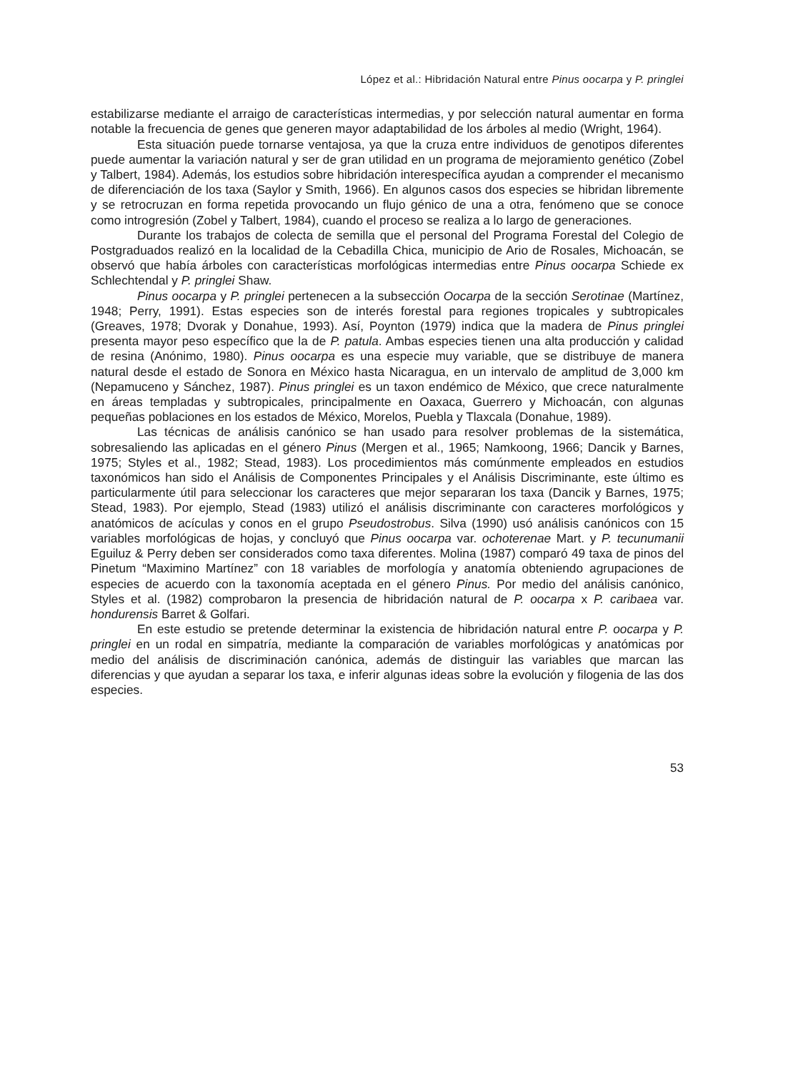López et al.: Hibridación Natural entre Pinus oocarpa y P. pringlei
estabilizarse mediante el arraigo de características intermedias, y por selección natural aumentar en forma notable la frecuencia de genes que generen mayor adaptabilidad de los árboles al medio (Wright, 1964).
Esta situación puede tornarse ventajosa, ya que la cruza entre individuos de genotipos diferentes puede aumentar la variación natural y ser de gran utilidad en un programa de mejoramiento genético (Zobel y Talbert, 1984). Además, los estudios sobre hibridación interespecífica ayudan a comprender el mecanismo de diferenciación de los taxa (Saylor y Smith, 1966). En algunos casos dos especies se hibridan libremente y se retrocruzan en forma repetida provocando un flujo génico de una a otra, fenómeno que se conoce como introgresión (Zobel y Talbert, 1984), cuando el proceso se realiza a lo largo de generaciones.
Durante los trabajos de colecta de semilla que el personal del Programa Forestal del Colegio de Postgraduados realizó en la localidad de la Cebadilla Chica, municipio de Ario de Rosales, Michoacán, se observó que había árboles con características morfológicas intermedias entre Pinus oocarpa Schiede ex Schlechtendal y P. pringlei Shaw.
Pinus oocarpa y P. pringlei pertenecen a la subsección Oocarpa de la sección Serotinae (Martínez, 1948; Perry, 1991). Estas especies son de interés forestal para regiones tropicales y subtropicales (Greaves, 1978; Dvorak y Donahue, 1993). Así, Poynton (1979) indica que la madera de Pinus pringlei presenta mayor peso específico que la de P. patula. Ambas especies tienen una alta producción y calidad de resina (Anónimo, 1980). Pinus oocarpa es una especie muy variable, que se distribuye de manera natural desde el estado de Sonora en México hasta Nicaragua, en un intervalo de amplitud de 3,000 km (Nepamuceno y Sánchez, 1987). Pinus pringlei es un taxon endémico de México, que crece naturalmente en áreas templadas y subtropicales, principalmente en Oaxaca, Guerrero y Michoacán, con algunas pequeñas poblaciones en los estados de México, Morelos, Puebla y Tlaxcala (Donahue, 1989).
Las técnicas de análisis canónico se han usado para resolver problemas de la sistemática, sobresaliendo las aplicadas en el género Pinus (Mergen et al., 1965; Namkoong, 1966; Dancik y Barnes, 1975; Styles et al., 1982; Stead, 1983). Los procedimientos más comúnmente empleados en estudios taxonómicos han sido el Análisis de Componentes Principales y el Análisis Discriminante, este último es particularmente útil para seleccionar los caracteres que mejor separaran los taxa (Dancik y Barnes, 1975; Stead, 1983). Por ejemplo, Stead (1983) utilizó el análisis discriminante con caracteres morfológicos y anatómicos de acículas y conos en el grupo Pseudostrobus. Silva (1990) usó análisis canónicos con 15 variables morfológicas de hojas, y concluyó que Pinus oocarpa var. ochoterenae Mart. y P. tecunumanii Eguiluz & Perry deben ser considerados como taxa diferentes. Molina (1987) comparó 49 taxa de pinos del Pinetum “Maximino Martínez” con 18 variables de morfología y anatomía obteniendo agrupaciones de especies de acuerdo con la taxonomía aceptada en el género Pinus. Por medio del análisis canónico, Styles et al. (1982) comprobaron la presencia de hibridación natural de P. oocarpa x P. caribaea var. hondurensis Barret & Golfari.
En este estudio se pretende determinar la existencia de hibridación natural entre P. oocarpa y P. pringlei en un rodal en simpatría, mediante la comparación de variables morfológicas y anatómicas por medio del análisis de discriminación canónica, además de distinguir las variables que marcan las diferencias y que ayudan a separar los taxa, e inferir algunas ideas sobre la evolución y filogenia de las dos especies.
53